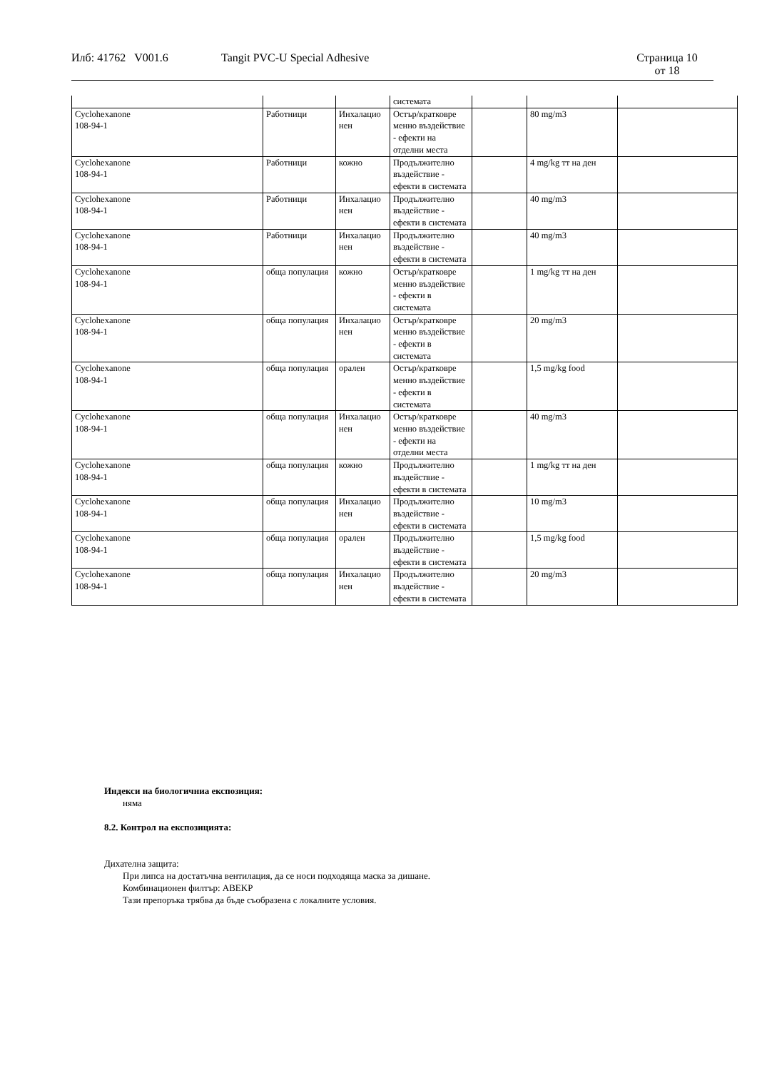Илб: 41762 V001.6 Tangit PVC-U Special Adhesive Страница 10
от 18
| | | | системата | | | |
| Cyclohexanone 108-94-1 | Работници | Инхалацио нен | Остър/кратковре менно въздействие - ефекти на отделни места | | 80 mg/m3 | |
| Cyclohexanone 108-94-1 | Работници | кожно | Продължително въздействие - ефекти в системата | | 4 mg/kg тт на ден | |
| Cyclohexanone 108-94-1 | Работници | Инхалацио нен | Продължително въздействие - ефекти в системата | | 40 mg/m3 | |
| Cyclohexanone 108-94-1 | Работници | Инхалацио нен | Продължително въздействие - ефекти в системата | | 40 mg/m3 | |
| Cyclohexanone 108-94-1 | обща популация | кожно | Остър/кратковре менно въздействие - ефекти в системата | | 1 mg/kg тт на ден | |
| Cyclohexanone 108-94-1 | обща популация | Инхалацио нен | Остър/кратковре менно въздействие - ефекти в системата | | 20 mg/m3 | |
| Cyclohexanone 108-94-1 | обща популация | орален | Остър/кратковре менно въздействие - ефекти в системата | | 1,5 mg/kg food | |
| Cyclohexanone 108-94-1 | обща популация | Инхалацио нен | Остър/кратковре менно въздействие - ефекти на отделни места | | 40 mg/m3 | |
| Cyclohexanone 108-94-1 | обща популация | кожно | Продължително въздействие - ефекти в системата | | 1 mg/kg тт на ден | |
| Cyclohexanone 108-94-1 | обща популация | Инхалацио нен | Продължително въздействие - ефекти в системата | | 10 mg/m3 | |
| Cyclohexanone 108-94-1 | обща популация | орален | Продължително въздействие - ефекти в системата | | 1,5 mg/kg food | |
| Cyclohexanone 108-94-1 | обща популация | Инхалацио нен | Продължително въздействие - ефекти в системата | | 20 mg/m3 | |
Индекси на биологичниа експозиция:
няма
8.2. Контрол на експозицията:
Дихателна защита:
При липса на достатъчна вентилация, да се носи подходяща маска за дишане.
Комбинационен филтър: ABEKP
Тази препоръка трябва да бъде съобразена с локалните условия.